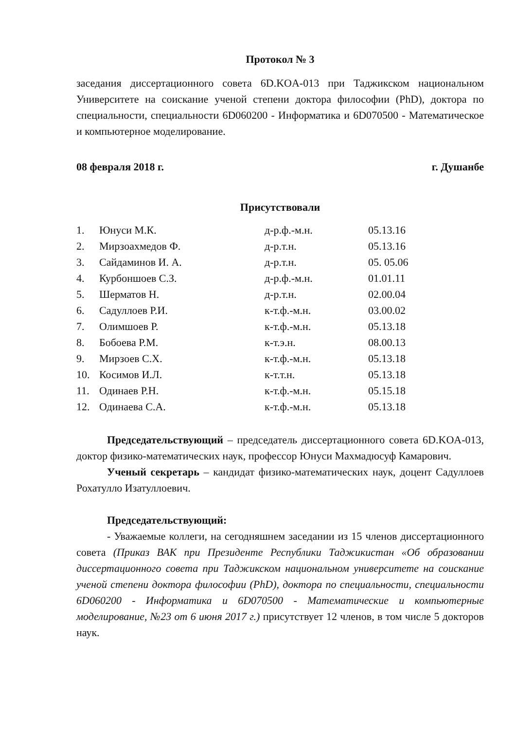Протокол № 3
заседания диссертационного совета 6D.KOA-013 при Таджикском национальном Университете на соискание ученой степени доктора философии (PhD), доктора по специальности, специальности 6D060200 - Информатика и 6D070500 - Математическое и компьютерное моделирование.
08 февраля 2018 г. г. Душанбе
Присутствовали
| 1. | Юнуси М.К. | д-р.ф.-м.н. | 05.13.16 |
| 2. | Мирзоахмедов Ф. | д-р.т.н. | 05.13.16 |
| 3. | Сайдаминов И. А. | д-р.т.н. | 05. 05.06 |
| 4. | Курбоншоев С.З. | д-р.ф.-м.н. | 01.01.11 |
| 5. | Шерматов Н. | д-р.т.н. | 02.00.04 |
| 6. | Садуллоев Р.И. | к-т.ф.-м.н. | 03.00.02 |
| 7. | Олимшоев Р. | к-т.ф.-м.н. | 05.13.18 |
| 8. | Бобоева Р.М. | к-т.э.н. | 08.00.13 |
| 9. | Мирзоев С.Х. | к-т.ф.-м.н. | 05.13.18 |
| 10. | Косимов И.Л. | к-т.т.н. | 05.13.18 |
| 11. | Одинаев Р.Н. | к-т.ф.-м.н. | 05.15.18 |
| 12. | Одинаева С.А. | к-т.ф.-м.н. | 05.13.18 |
Председательствующий – председатель диссертационного совета 6D.KOA-013, доктор физико-математических наук, профессор Юнуси Махмадюсуф Камарович.
Ученый секретарь – кандидат физико-математических наук, доцент Садуллоев Рохатулло Изатуллоевич.
Председательствующий:
- Уважаемые коллеги, на сегодняшнем заседании из 15 членов диссертационного совета (Приказ ВАК при Президенте Республики Таджикистан «Об образовании диссертационного совета при Таджикском национальном университете на соискание ученой степени доктора философии (PhD), доктора по специальности, специальности 6D060200 - Информатика и 6D070500 - Математические и компьютерные моделирование, №23 от 6 июня 2017 г.) присутствует 12 членов, в том числе 5 докторов наук.